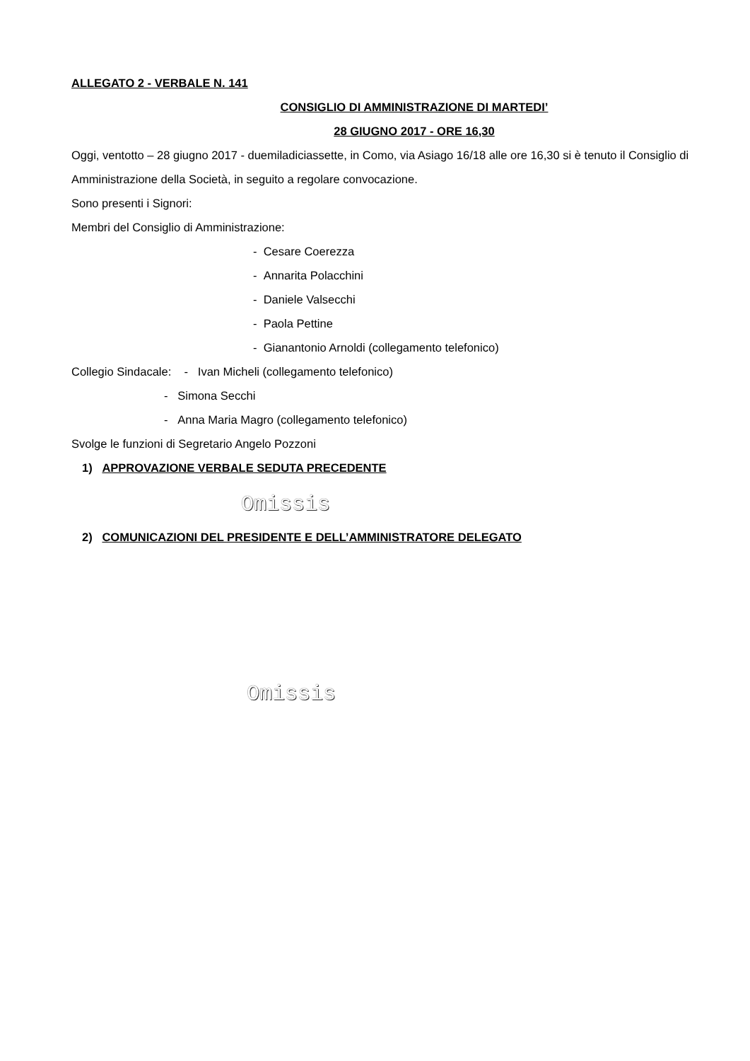ALLEGATO 2 - VERBALE N. 141
CONSIGLIO DI AMMINISTRAZIONE DI MARTEDI’
28 GIUGNO 2017 - ORE 16,30
Oggi, ventotto – 28 giugno 2017 - duemiladiciassette, in Como, via Asiago 16/18 alle ore 16,30 si è tenuto il Consiglio di Amministrazione della Società, in seguito a regolare convocazione.
Sono presenti i Signori:
Membri del Consiglio di Amministrazione:
- Cesare Coerezza
- Annarita Polacchini
- Daniele Valsecchi
- Paola Pettine
- Gianantonio Arnoldi (collegamento telefonico)
Collegio Sindacale: - Ivan Micheli (collegamento telefonico)
- Simona Secchi
- Anna Maria Magro (collegamento telefonico)
Svolge le funzioni di Segretario Angelo Pozzoni
1) APPROVAZIONE VERBALE SEDUTA PRECEDENTE
Omissis
2) COMUNICAZIONI DEL PRESIDENTE E DELL’AMMINISTRATORE DELEGATO
Omissis